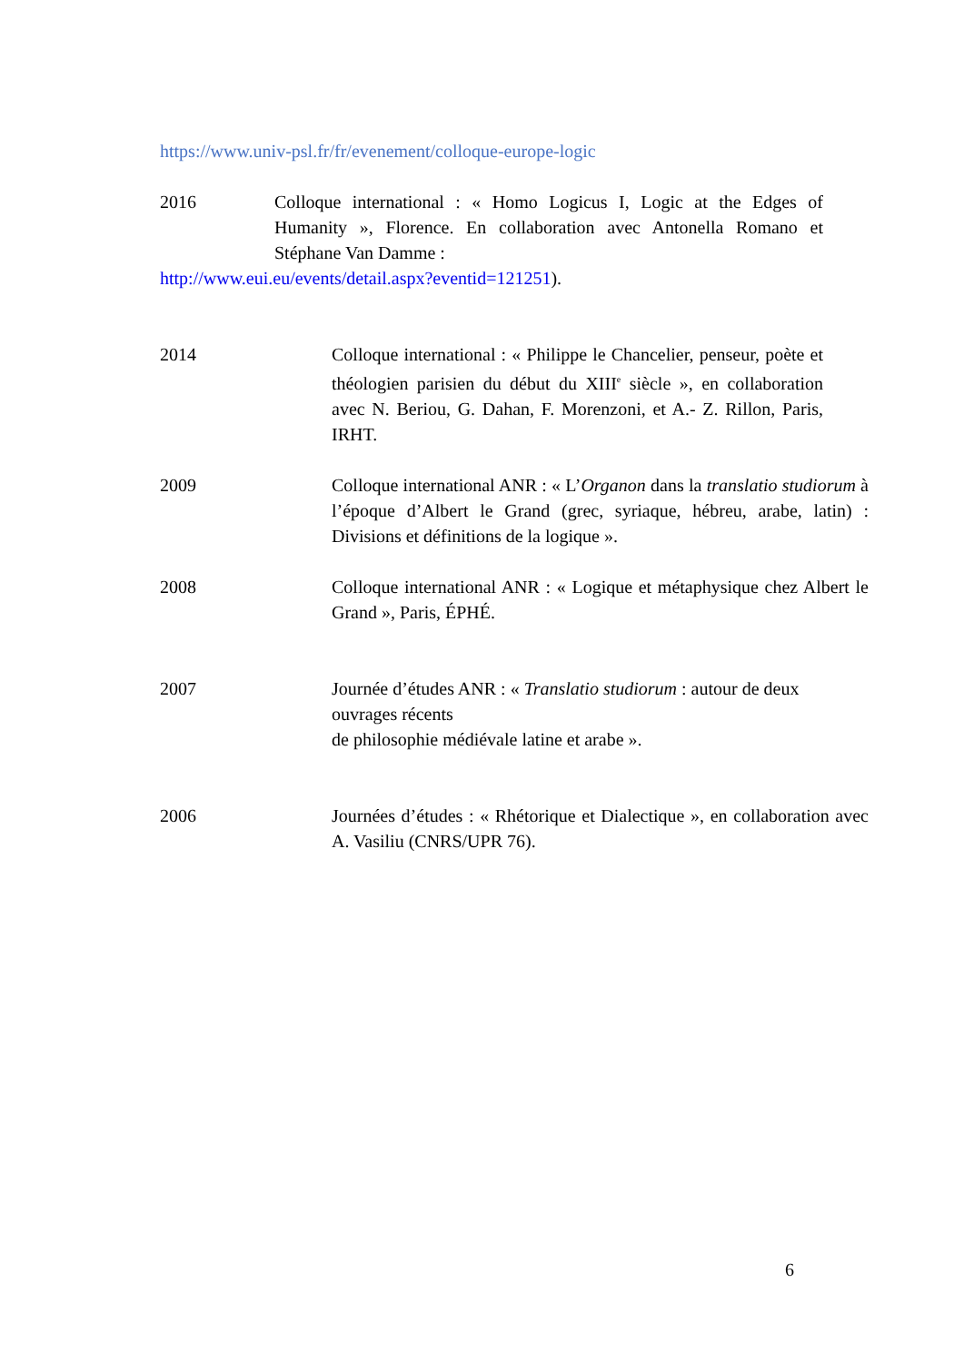https://www.univ-psl.fr/fr/evenement/colloque-europe-logic
2016 Colloque international : « Homo Logicus I, Logic at the Edges of Humanity », Florence. En collaboration avec Antonella Romano et Stéphane Van Damme :
http://www.eui.eu/events/detail.aspx?eventid=121251).
2014 Colloque international : « Philippe le Chancelier, penseur, poète et théologien parisien du début du XIII<sup>e</sup> siècle », en collaboration avec N. Beriou, G. Dahan, F. Morenzoni, et A.- Z. Rillon, Paris, IRHT.
2009 Colloque international ANR : « L’Organon dans la translatio studiorum à l’époque d’Albert le Grand (grec, syriaque, hébreu, arabe, latin) : Divisions et définitions de la logique ».
2008 Colloque international ANR : « Logique et métaphysique chez Albert le Grand », Paris, ÉPHÉ.
2007 Journée d’études ANR : « Translatio studiorum : autour de deux ouvrages récents
de philosophie médiévale latine et arabe ».
2006 Journées d’études : « Rhétorique et Dialectique », en collaboration avec A. Vasiliu (CNRS/UPR 76).
6